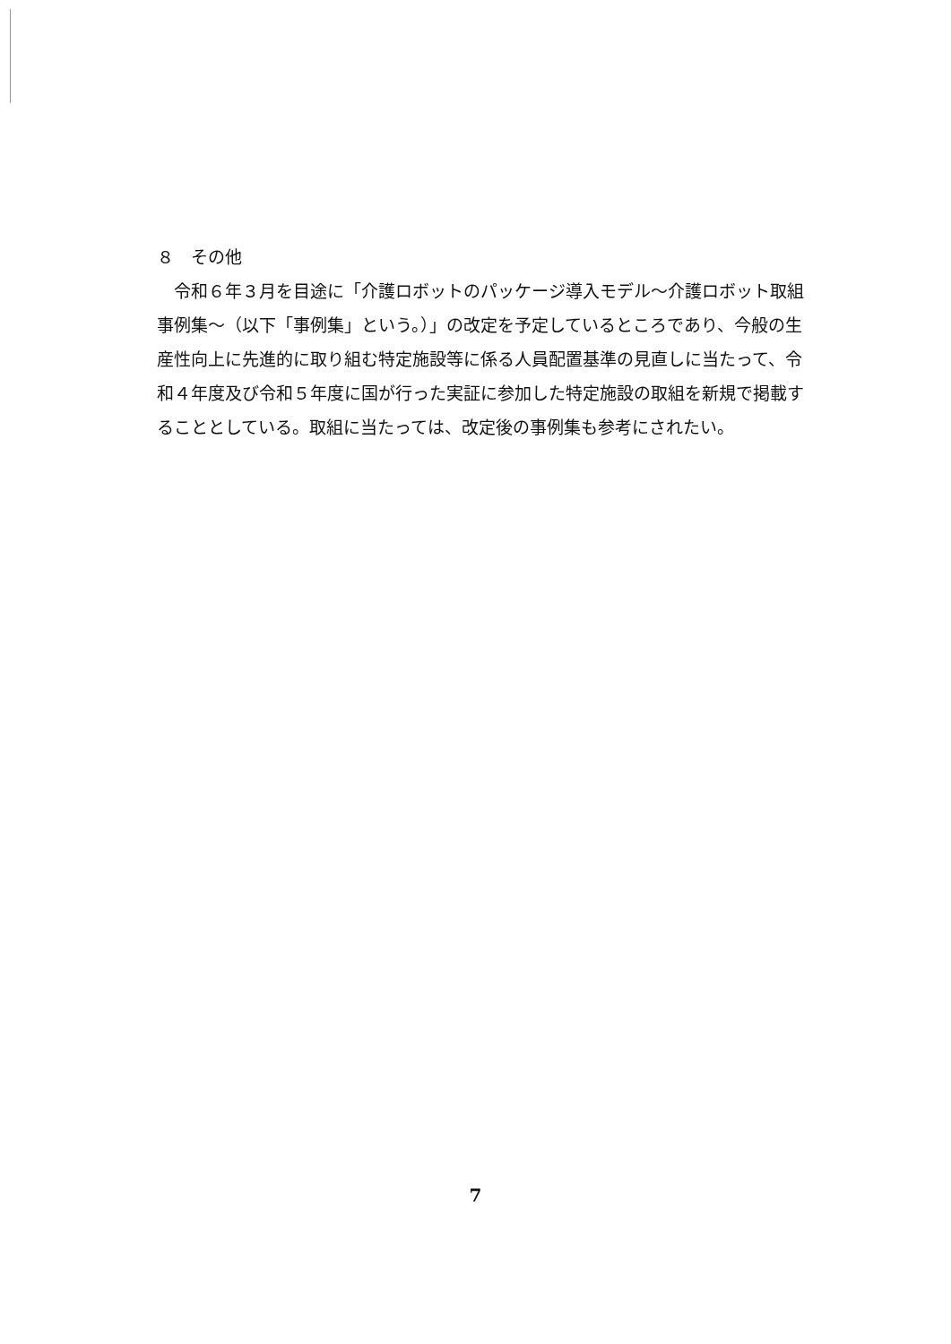８　その他
　令和６年３月を目途に「介護ロボットのパッケージ導入モデル～介護ロボット取組事例集～（以下「事例集」という。）」の改定を予定しているところであり、今般の生産性向上に先進的に取り組む特定施設等に係る人員配置基準の見直しに当たって、令和４年度及び令和５年度に国が行った実証に参加した特定施設の取組を新規で掲載することとしている。取組に当たっては、改定後の事例集も参考にされたい。
7